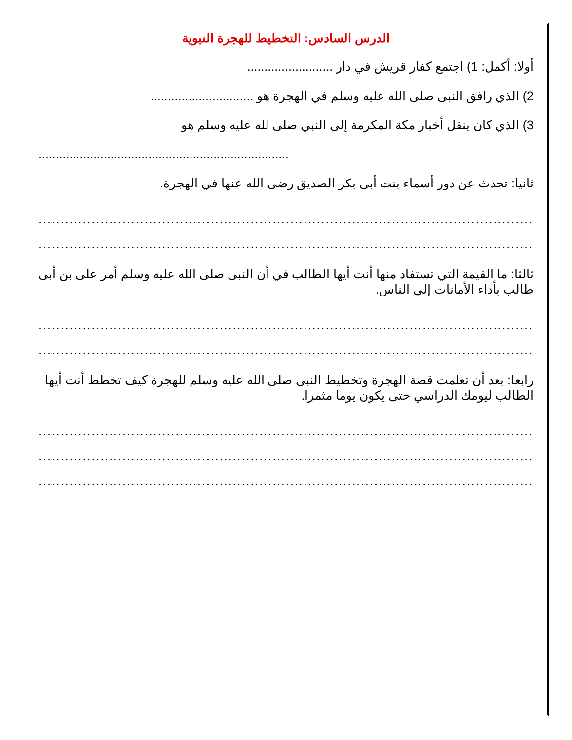الدرس السادس: التخطيط للهجرة النبوية
أولا: أكمل: 1) اجتمع كفار قريش في دار .........................
2) الذي رافق النبى صلى الله عليه وسلم في الهجرة هو ..............................
3) الذي كان ينقل أخبار مكة المكرمة إلى النبي صلى لله عليه وسلم هو
.........................................................................
ثانيا: تحدث عن دور أسماء بنت أبى بكر الصديق رضى الله عنها في الهجرة.
...................................................................................................................
...................................................................................................................
ثالثا: ما القيمة التي تستفاد منها أنت أيها الطالب في أن النبى صلى الله عليه وسلم أمر على بن أبى طالب بأداء الأمانات إلى الناس.
...................................................................................................................
...................................................................................................................
رابعا: بعد أن تعلمت قصة الهجرة وتخطيط النبى صلى الله عليه وسلم للهجرة كيف تخطط أنت أيها الطالب ليومك الدراسي حتى يكون يوما مثمرا.
...................................................................................................................
...................................................................................................................
...................................................................................................................